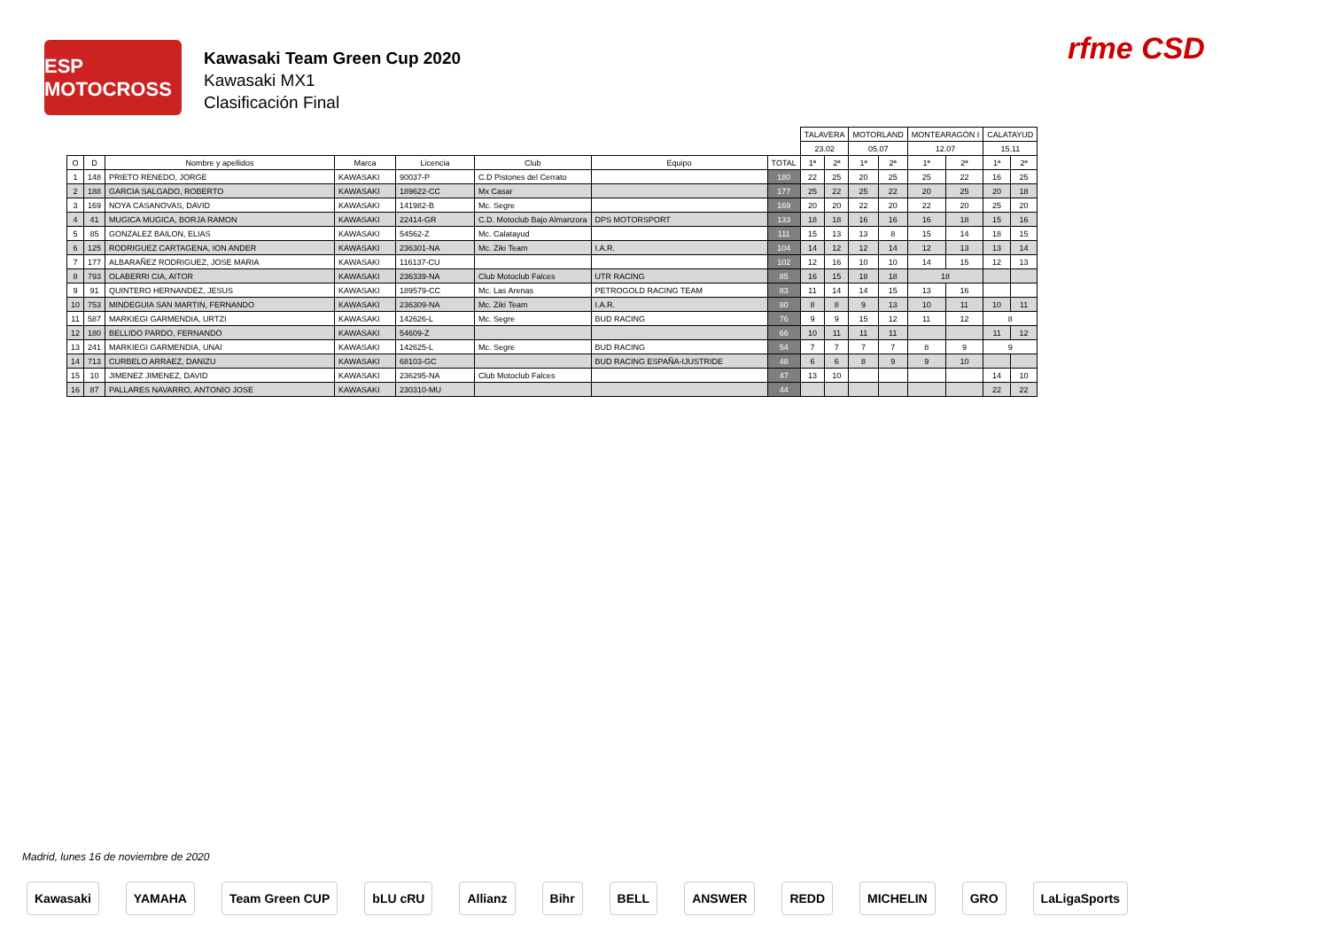ESP MOTOCROSS
Kawasaki Team Green Cup 2020
Kawasaki MX1
Clasificación Final
rfme CSD
| | | | | | | | | TALAVERA | | MOTORLAND | | MONTEARAGÓN I | | CALATAYUD | |
| | | | | | | | | 23.02 | | 05.07 | | 12.07 | | 15.11 | |
| O | D | Nombre y apellidos | Marca | Licencia | Club | Equipo | TOTAL | 1ª | 2ª | 1ª | 2ª | 1ª | 2ª | 1ª | 2ª |
| 1 | 148 | PRIETO RENEDO, JORGE | KAWASAKI | 90037-P | C.D Pistones del Cerrato | | 180 | 22 | 25 | 20 | 25 | 25 | 22 | 16 | 25 |
| 2 | 188 | GARCIA SALGADO, ROBERTO | KAWASAKI | 189622-CC | Mx Casar | | 177 | 25 | 22 | 25 | 22 | 20 | 25 | 20 | 18 |
| 3 | 169 | NOYA CASANOVAS, DAVID | KAWASAKI | 141982-B | Mc. Segre | | 169 | 20 | 20 | 22 | 20 | 22 | 20 | 25 | 20 |
| 4 | 41 | MUGICA MUGICA, BORJA RAMON | KAWASAKI | 22414-GR | C.D. Motoclub Bajo Almanzora | DPS MOTORSPORT | 133 | 18 | 18 | 16 | 16 | 16 | 18 | 15 | 16 |
| 5 | 85 | GONZALEZ BAILON, ELIAS | KAWASAKI | 54562-Z | Mc. Calatayud | | 111 | 15 | 13 | 13 | 8 | 15 | 14 | 18 | 15 |
| 6 | 125 | RODRIGUEZ CARTAGENA, ION ANDER | KAWASAKI | 236301-NA | Mc. Ziki Team | I.A.R. | 104 | 14 | 12 | 12 | 14 | 12 | 13 | 13 | 14 |
| 7 | 177 | ALBARAÑEZ RODRIGUEZ, JOSE MARIA | KAWASAKI | 116137-CU | | | 102 | 12 | 16 | 10 | 10 | 14 | 15 | 12 | 13 |
| 8 | 793 | OLABERRI CIA, AITOR | KAWASAKI | 236339-NA | Club Motoclub Falces | UTR RACING | 85 | 16 | 15 | 18 | 18 | 18 | | | |
| 9 | 91 | QUINTERO HERNANDEZ, JESUS | KAWASAKI | 189579-CC | Mc. Las Arenas | PETROGOLD RACING TEAM | 83 | 11 | 14 | 14 | 15 | 13 | 16 | | |
| 10 | 753 | MINDEGUIA SAN MARTIN, FERNANDO | KAWASAKI | 236309-NA | Mc. Ziki Team | I.A.R. | 80 | 8 | 8 | 9 | 13 | 10 | 11 | 10 | 11 |
| 11 | 587 | MARKIEGI GARMENDIA, URTZI | KAWASAKI | 142626-L | Mc. Segre | BUD RACING | 76 | 9 | 9 | 15 | 12 | 11 | 12 | 8 | |
| 12 | 180 | BELLIDO PARDO, FERNANDO | KAWASAKI | 54609-Z | | | 66 | 10 | 11 | 11 | 11 | | | 11 | 12 |
| 13 | 241 | MARKIEGI GARMENDIA, UNAI | KAWASAKI | 142625-L | Mc. Segre | BUD RACING | 54 | 7 | 7 | 7 | 7 | 8 | 9 | 9 | |
| 14 | 713 | CURBELO ARRAEZ, DANIZU | KAWASAKI | 68103-GC | | BUD RACING ESPAÑA-IJUSTRIDE | 48 | 6 | 6 | 8 | 9 | 9 | 10 | | |
| 15 | 10 | JIMENEZ JIMENEZ, DAVID | KAWASAKI | 236295-NA | Club Motoclub Falces | | 47 | 13 | 10 | | | | | 14 | 10 |
| 16 | 87 | PALLARES NAVARRO, ANTONIO JOSE | KAWASAKI | 230310-MU | | | 44 | | | | | | | 22 | 22 |
Madrid, lunes 16 de noviembre de 2020
Kawasaki YAMAHA Team Green CUP bLU cRU Allianz Bihr BELL ANSWER REDD MICHELIN GRO LaLigaSports